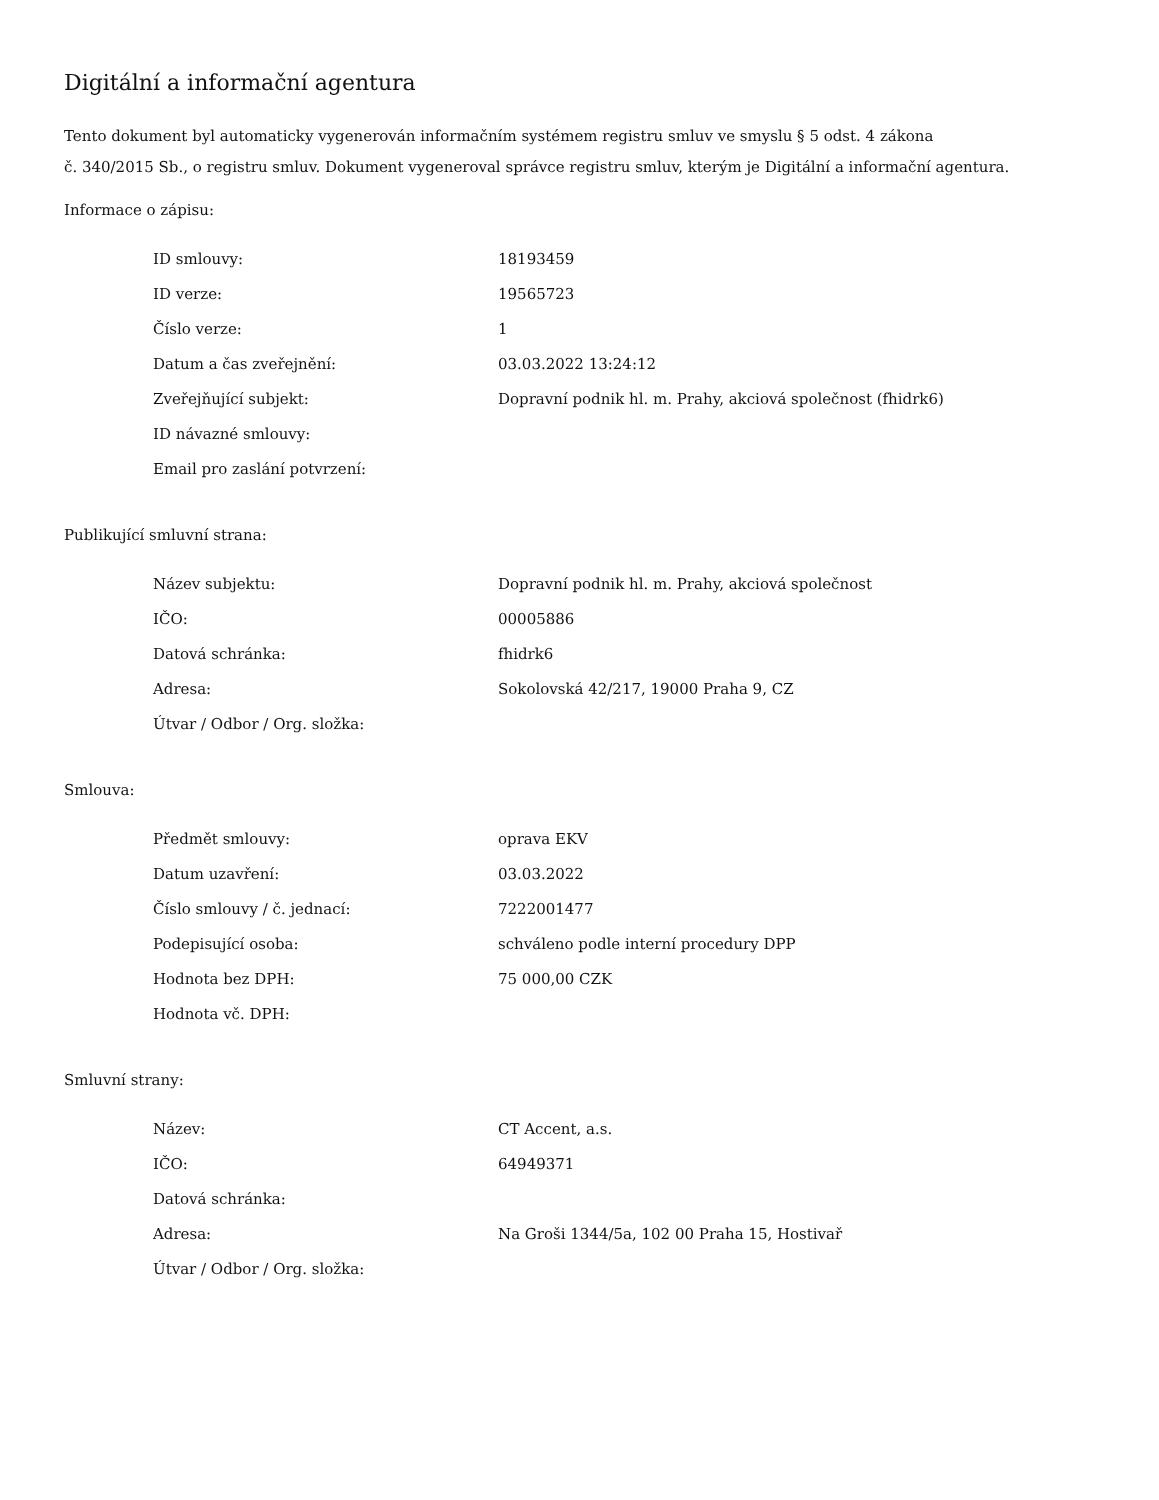Digitální a informační agentura
Tento dokument byl automaticky vygenerován informačním systémem registru smluv ve smyslu § 5 odst. 4 zákona
č. 340/2015 Sb., o registru smluv. Dokument vygeneroval správce registru smluv, kterým je Digitální a informační agentura.
Informace o zápisu:
| ID smlouvy: | 18193459 |
| ID verze: | 19565723 |
| Číslo verze: | 1 |
| Datum a čas zveřejnění: | 03.03.2022 13:24:12 |
| Zveřejňující subjekt: | Dopravní podnik hl. m. Prahy, akciová společnost (fhidrk6) |
| ID návazné smlouvy: | |
| Email pro zaslání potvrzení: | |
Publikující smluvní strana:
| Název subjektu: | Dopravní podnik hl. m. Prahy, akciová společnost |
| IČO: | 00005886 |
| Datová schránka: | fhidrk6 |
| Adresa: | Sokolovská 42/217, 19000 Praha 9, CZ |
| Útvar / Odbor / Org. složka: | |
Smlouva:
| Předmět smlouvy: | oprava EKV |
| Datum uzavření: | 03.03.2022 |
| Číslo smlouvy / č. jednací: | 7222001477 |
| Podepisující osoba: | schváleno podle interní procedury DPP |
| Hodnota bez DPH: | 75 000,00 CZK |
| Hodnota vč. DPH: | |
Smluvní strany:
| Název: | CT Accent, a.s. |
| IČO: | 64949371 |
| Datová schránka: | |
| Adresa: | Na Groši 1344/5a, 102 00 Praha 15, Hostivař |
| Útvar / Odbor / Org. složka: | |